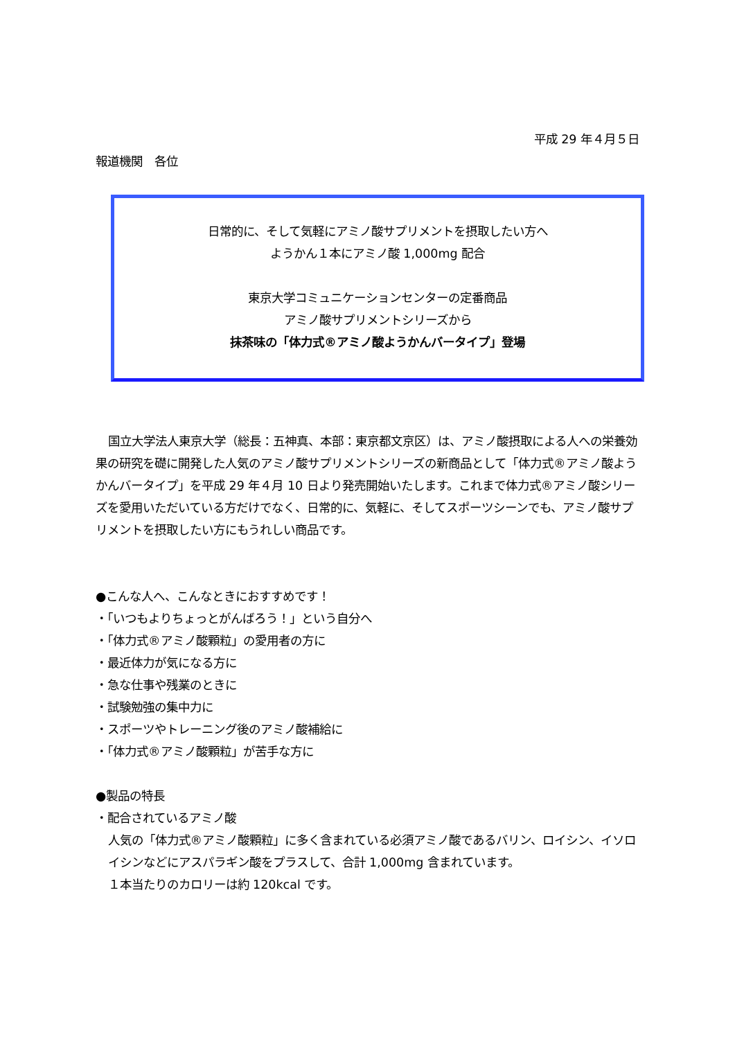平成 29 年４月５日
報道機関　各位
日常的に、そして気軽にアミノ酸サプリメントを摂取したい方へ
ようかん１本にアミノ酸 1,000mg 配合
東京大学コミュニケーションセンターの定番商品
アミノ酸サプリメントシリーズから
抹茶味の「体力式®アミノ酸ようかんバータイプ」登場
国立大学法人東京大学（総長：五神真、本部：東京都文京区）は、アミノ酸摂取による人への栄養効果の研究を礎に開発した人気のアミノ酸サプリメントシリーズの新商品として「体力式®アミノ酸ようかんバータイプ」を平成 29 年４月 10 日より発売開始いたします。これまで体力式®アミノ酸シリーズを愛用いただいている方だけでなく、日常的に、気軽に、そしてスポーツシーンでも、アミノ酸サプリメントを摂取したい方にもうれしい商品です。
●こんな人へ、こんなときにおすすめです！
・「いつもよりちょっとがんばろう！」という自分へ
・「体力式®アミノ酸顆粒」の愛用者の方に
・最近体力が気になる方に
・急な仕事や残業のときに
・試験勉強の集中力に
・スポーツやトレーニング後のアミノ酸補給に
・「体力式®アミノ酸顆粒」が苦手な方に
●製品の特長
・配合されているアミノ酸
人気の「体力式®アミノ酸顆粒」に多く含まれている必須アミノ酸であるバリン、ロイシン、イソロイシンなどにアスパラギン酸をプラスして、合計 1,000mg 含まれています。
１本当たりのカロリーは約 120kcal です。